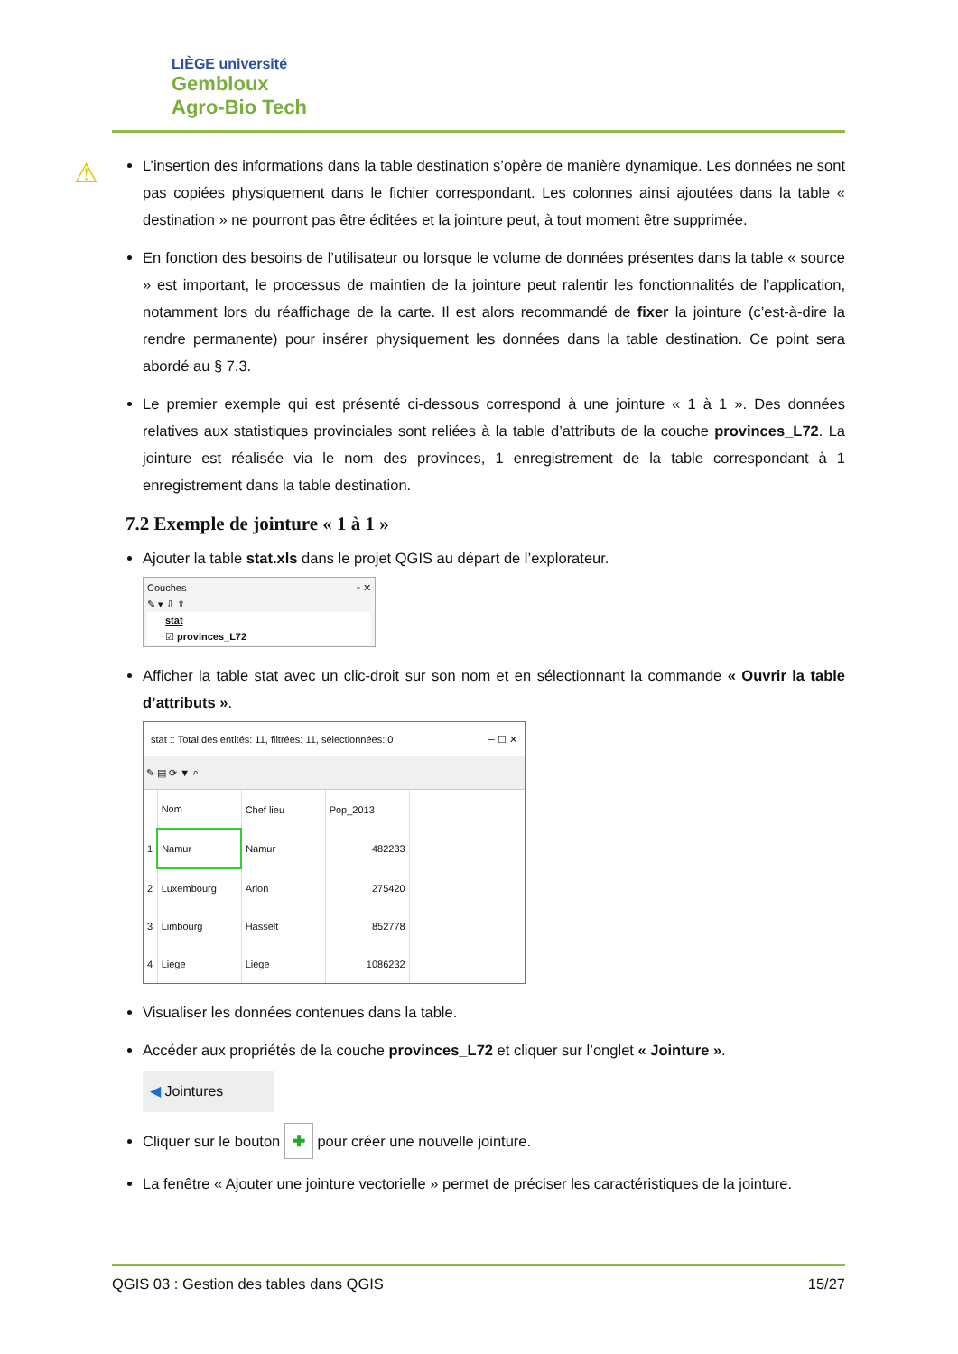LIÈGE université
Gembloux
Agro-Bio Tech
⚠
L’insertion des informations dans la table destination s’opère de manière dynamique. Les données ne sont pas copiées physiquement dans le fichier correspondant. Les colonnes ainsi ajoutées dans la table « destination » ne pourront pas être éditées et la jointure peut, à tout moment être supprimée.
En fonction des besoins de l’utilisateur ou lorsque le volume de données présentes dans la table « source » est important, le processus de maintien de la jointure peut ralentir les fonctionnalités de l’application, notamment lors du réaffichage de la carte. Il est alors recommandé de fixer la jointure (c’est-à-dire la rendre permanente) pour insérer physiquement les données dans la table destination. Ce point sera abordé au § 7.3.
Le premier exemple qui est présenté ci-dessous correspond à une jointure « 1 à 1 ». Des données relatives aux statistiques provinciales sont reliées à la table d’attributs de la couche provinces_L72. La jointure est réalisée via le nom des provinces, 1 enregistrement de la table correspondant à 1 enregistrement dans la table destination.
7.2 Exemple de jointure « 1 à 1 »
Ajouter la table stat.xls dans le projet QGIS au départ de l’explorateur.
Couches ▫ ✕
✎ ▾ ⇩ ⇧
stat
☑ provinces_L72
Afficher la table stat avec un clic-droit sur son nom et en sélectionnant la commande « Ouvrir la table d’attributs ».
stat :: Total des entités: 11, filtrées: 11, sélectionnées: 0 ─ ☐ ✕
✎ ▤ ⟳ ▼ ⌕
| | Nom | Chef lieu | Pop_2013 |
| --- | --- | --- | --- |
| 1 | Namur | Namur | 482233 |
| 2 | Luxembourg | Arlon | 275420 |
| 3 | Limbourg | Hasselt | 852778 |
| 4 | Liege | Liege | 1086232 |
Visualiser les données contenues dans la table.
Accéder aux propriétés de la couche provinces_L72 et cliquer sur l’onglet « Jointure ».
◀ Jointures
Cliquer sur le bouton ✚ pour créer une nouvelle jointure.
La fenêtre « Ajouter une jointure vectorielle » permet de préciser les caractéristiques de la jointure.
QGIS 03 : Gestion des tables dans QGIS 15/27